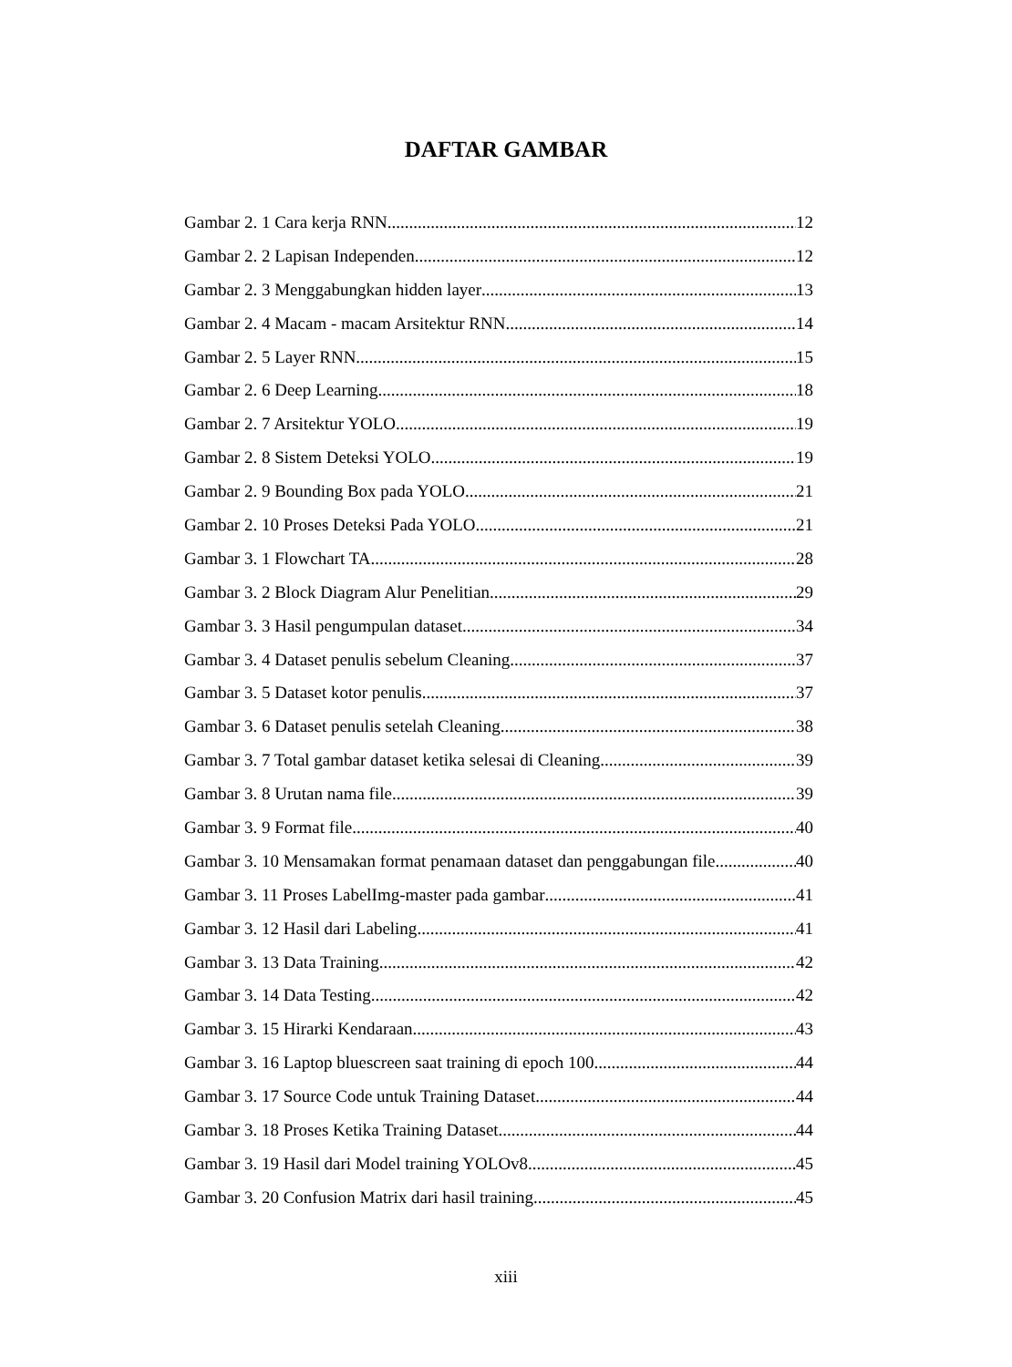DAFTAR GAMBAR
Gambar 2. 1 Cara kerja RNN 12
Gambar 2. 2 Lapisan Independen 12
Gambar 2. 3 Menggabungkan hidden layer 13
Gambar 2. 4 Macam - macam Arsitektur RNN 14
Gambar 2. 5 Layer RNN 15
Gambar 2. 6 Deep Learning 18
Gambar 2. 7 Arsitektur YOLO 19
Gambar 2. 8 Sistem Deteksi YOLO 19
Gambar 2. 9 Bounding Box pada YOLO 21
Gambar 2. 10 Proses Deteksi Pada YOLO 21
Gambar 3. 1 Flowchart TA 28
Gambar 3. 2 Block Diagram Alur Penelitian 29
Gambar 3. 3 Hasil pengumpulan dataset 34
Gambar 3. 4 Dataset penulis sebelum Cleaning 37
Gambar 3. 5 Dataset kotor penulis 37
Gambar 3. 6 Dataset penulis setelah Cleaning 38
Gambar 3. 7 Total gambar dataset ketika selesai di Cleaning 39
Gambar 3. 8 Urutan nama file 39
Gambar 3. 9 Format file 40
Gambar 3. 10 Mensamakan format penamaan dataset dan penggabungan file 40
Gambar 3. 11 Proses LabelImg-master pada gambar 41
Gambar 3. 12 Hasil dari Labeling 41
Gambar 3. 13 Data Training 42
Gambar 3. 14 Data Testing 42
Gambar 3. 15 Hirarki Kendaraan 43
Gambar 3. 16 Laptop bluescreen saat training di epoch 100 44
Gambar 3. 17 Source Code untuk Training Dataset 44
Gambar 3. 18 Proses Ketika Training Dataset 44
Gambar 3. 19 Hasil dari Model training YOLOv8 45
Gambar 3. 20 Confusion Matrix dari hasil training 45
xiii